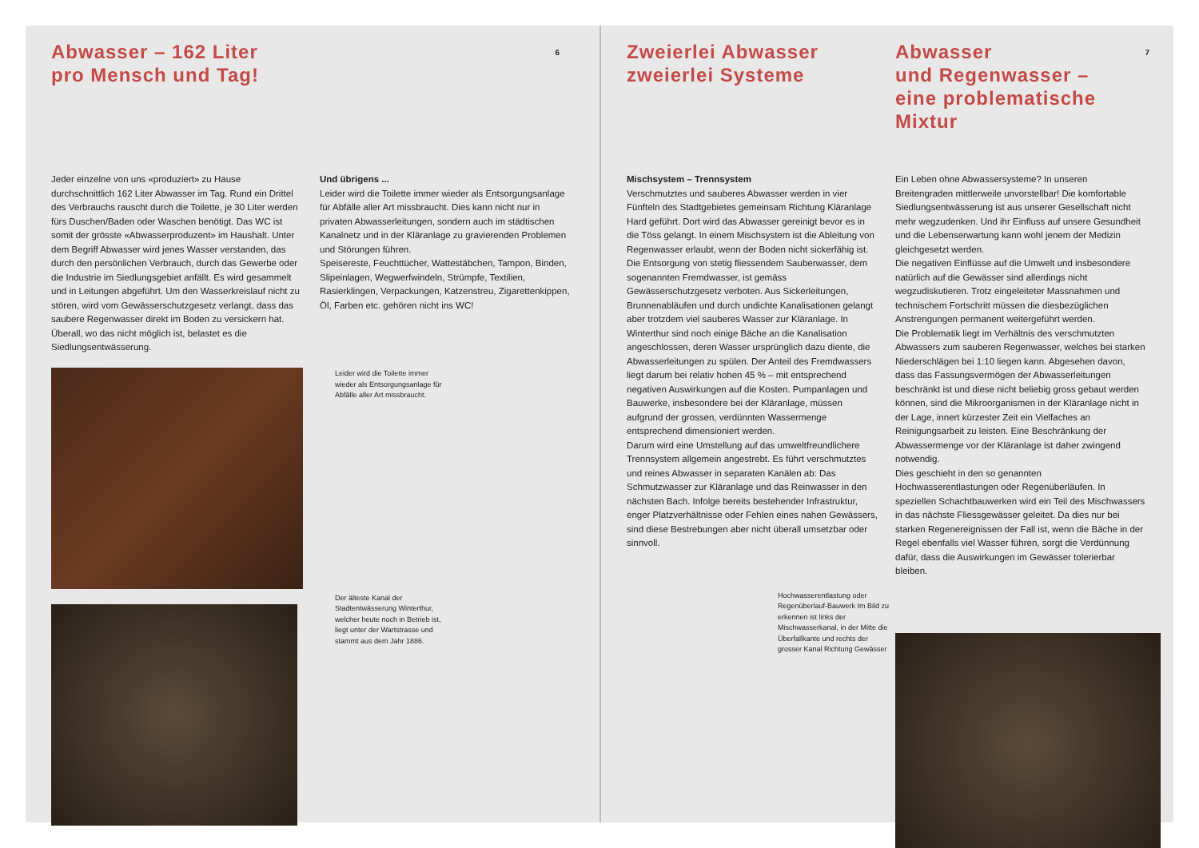6
Abwasser – 162 Liter
pro Mensch und Tag!
Jeder einzelne von uns «produziert» zu Hause durchschnittlich 162 Liter Abwasser im Tag. Rund ein Drittel des Verbrauchs rauscht durch die Toilette, je 30 Liter werden fürs Duschen/Baden oder Waschen benötigt. Das WC ist somit der grösste «Abwasserproduzent» im Haushalt. Unter dem Begriff Abwasser wird jenes Wasser verstanden, das durch den persönlichen Verbrauch, durch das Gewerbe oder die Industrie im Siedlungsgebiet anfällt. Es wird gesammelt und in Leitungen abgeführt. Um den Wasserkreislauf nicht zu stören, wird vom Gewässerschutzgesetz verlangt, dass das saubere Regenwasser direkt im Boden zu versickern hat. Überall, wo das nicht möglich ist, belastet es die Siedlungsentwässerung.
Und übrigens ...
Leider wird die Toilette immer wieder als Entsorgungsanlage für Abfälle aller Art missbraucht. Dies kann nicht nur in privaten Abwasserleitungen, sondern auch im städtischen Kanalnetz und in der Kläranlage zu gravierenden Problemen und Störungen führen.
Speisereste, Feuchttücher, Wattestäbchen, Tampon, Binden, Slipeinlagen, Wegwerfwindeln, Strümpfe, Textilien, Rasierklingen, Verpackungen, Katzenstreu, Zigarettenkippen, Öl, Farben etc. gehören nicht ins WC!
Leider wird die Toilette immer wieder als Entsorgungsanlage für Abfälle aller Art missbraucht.
Der älteste Kanal der Stadtentwässerung Winterthur, welcher heute noch in Betrieb ist, liegt unter der Wartstrasse und stammt aus dem Jahr 1886.
7
Zweierlei Abwasser
zweierlei Systeme
Mischsystem – Trennsystem
Verschmutztes und sauberes Abwasser werden in vier Fünfteln des Stadtgebietes gemeinsam Richtung Kläranlage Hard geführt. Dort wird das Abwasser gereinigt bevor es in die Töss gelangt. In einem Mischsystem ist die Ableitung von Regenwasser erlaubt, wenn der Boden nicht sickerfähig ist.
Die Entsorgung von stetig fliessendem Sauberwasser, dem sogenannten Fremdwasser, ist gemäss Gewässerschutzgesetz verboten. Aus Sickerleitungen, Brunnenabläufen und durch undichte Kanalisationen gelangt aber trotzdem viel sauberes Wasser zur Kläranlage. In Winterthur sind noch einige Bäche an die Kanalisation angeschlossen, deren Wasser ursprünglich dazu diente, die Abwasserleitungen zu spülen. Der Anteil des Fremdwassers liegt darum bei relativ hohen 45 % – mit entsprechend negativen Auswirkungen auf die Kosten. Pumpanlagen und Bauwerke, insbesondere bei der Kläranlage, müssen aufgrund der grossen, verdünnten Wassermenge entsprechend dimensioniert werden.
Darum wird eine Umstellung auf das umweltfreundlichere Trennsystem allgemein angestrebt. Es führt verschmutztes und reines Abwasser in separaten Kanälen ab: Das Schmutzwasser zur Kläranlage und das Reinwasser in den nächsten Bach. Infolge bereits bestehender Infrastruktur, enger Platzverhältnisse oder Fehlen eines nahen Gewässers, sind diese Bestrebungen aber nicht überall umsetzbar oder sinnvoll.
Hochwasserentlastung oder Regenüberlauf-Bauwerk Im Bild zu erkennen ist links der Mischwasserkanal, in der Mitte die Überfallkante und rechts der grosser Kanal Richtung Gewässer
Abwasser
und Regenwasser –
eine problematische
Mixtur
Ein Leben ohne Abwassersysteme? In unseren Breitengraden mittlerweile unvorstellbar! Die komfortable Siedlungsentwässerung ist aus unserer Gesellschaft nicht mehr wegzudenken. Und ihr Einfluss auf unsere Gesundheit und die Lebenserwartung kann wohl jenem der Medizin gleichgesetzt werden.
Die negativen Einflüsse auf die Umwelt und insbesondere natürlich auf die Gewässer sind allerdings nicht wegzudiskutieren. Trotz eingeleiteter Massnahmen und technischem Fortschritt müssen die diesbezüglichen Anstrengungen permanent weitergeführt werden.
Die Problematik liegt im Verhältnis des verschmutzten Abwassers zum sauberen Regenwasser, welches bei starken Niederschlägen bei 1:10 liegen kann. Abgesehen davon, dass das Fassungsvermögen der Abwasserleitungen beschränkt ist und diese nicht beliebig gross gebaut werden können, sind die Mikroorganismen in der Kläranlage nicht in der Lage, innert kürzester Zeit ein Vielfaches an Reinigungsarbeit zu leisten. Eine Beschränkung der Abwassermenge vor der Kläranlage ist daher zwingend notwendig.
Dies geschieht in den so genannten Hochwasserentlastungen oder Regenüberläufen. In speziellen Schachtbauwerken wird ein Teil des Mischwassers in das nächste Fliessgewässer geleitet. Da dies nur bei starken Regenereignissen der Fall ist, wenn die Bäche in der Regel ebenfalls viel Wasser führen, sorgt die Verdünnung dafür, dass die Auswirkungen im Gewässer tolerierbar bleiben.